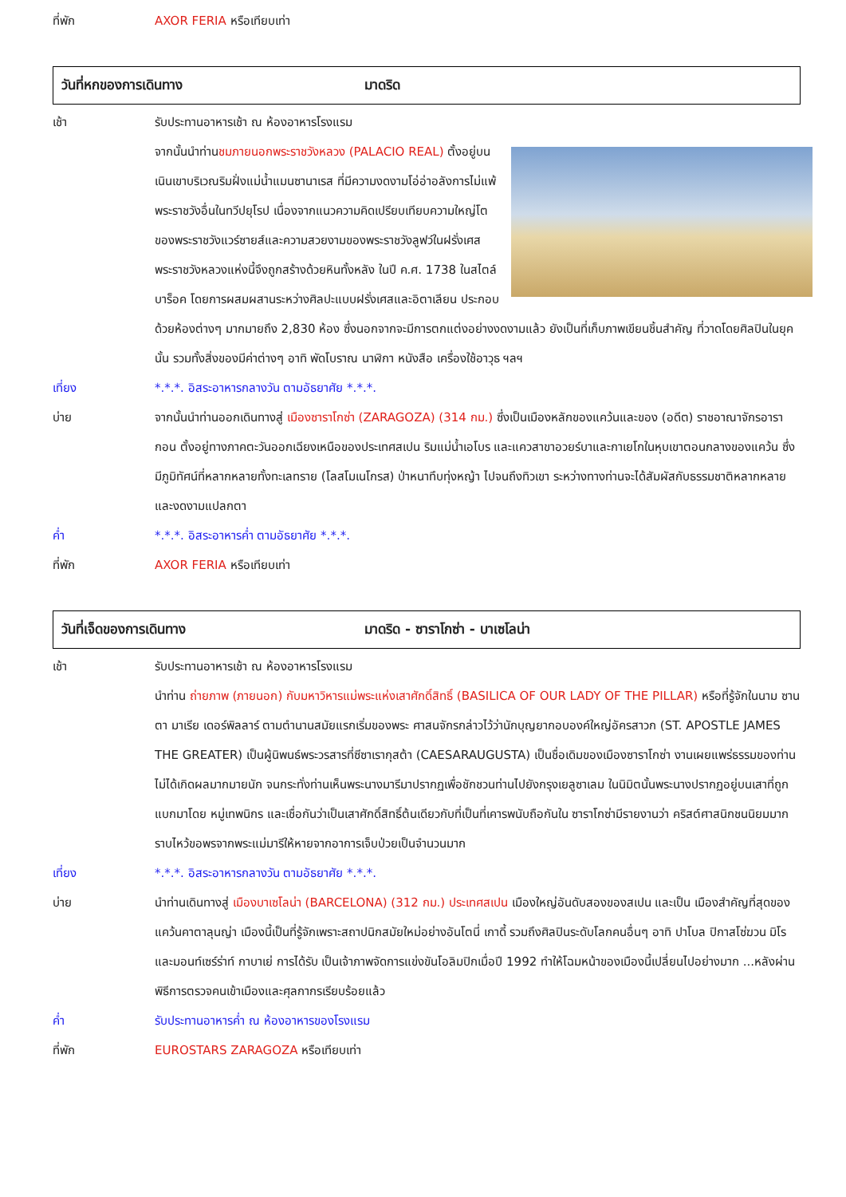ที่พัก AXOR FERIA หรือเทียบเท่า
วันที่หกของการเดินทาง มาดริด
เช้า รับประทานอาหารเช้า ณ ห้องอาหารโรงแรม
จากนั้นนำท่านชมภายนอกพระราชวังหลวง (PALACIO REAL) ตั้งอยู่บนเนินเขาบริเวณริมฝั่งแม่น้ำแมนซานาเรส ที่มีความงดงามโอ่อ่าอลังการไม่แพ้พระราชวังอื่นในทวีปยุโรป เนื่องจากแนวความคิดเปรียบเทียบความใหญ่โตของพระราชวังแวร์ซายส์และความสวยงามของพระราชวังลูฟว์ในฝรั่งเศส พระราชวังหลวงแห่งนี้จึงถูกสร้างด้วยหินทั้งหลัง ในปี ค.ศ. 1738 ในสไตล์ บาร็อค โดยการผสมผสานระหว่างศิลปะแบบฝรั่งเศสและอิตาเลียน ประกอบด้วยห้องต่างๆ มากมายถึง 2,830 ห้อง ซึ่งนอกจากจะมีการตกแต่งอย่างงดงามแล้ว ยังเป็นที่เก็บภาพเขียนชิ้นสำคัญ ที่วาดโดยศิลปินในยุคนั้น รวมทั้งสิ่งของมีค่าต่างๆ อาทิ พัดโบราณ นาฬิกา หนังสือ เครื่องใช้อาวุธ ฯลฯ
เที่ยง *.*.*. อิสระอาหารกลางวัน ตามอัธยาศัย *.*.*.
บ่าย จากนั้นนำท่านออกเดินทางสู่ เมืองซาราโกซ่า (ZARAGOZA) (314 กม.) ซึ่งเป็นเมืองหลักของแคว้นและของ (อดีต) ราชอาณาจักรอารากอน ตั้งอยู่ทางภาคตะวันออกเฉียงเหนือของประเทศสเปน ริมแม่น้ำเอโบร และแควสาขาอวยร์บาและกาเยโกในหุบเขาตอนกลางของแคว้น ซึ่งมีภูมิทัศน์ที่หลากหลายทั้งทะเลทราย (โลสโมเนโกรส) ป่าหนาทึบทุ่งหญ้า ไปจนถึงทิวเขา ระหว่างทางท่านจะได้สัมผัสกับธรรมชาติหลากหลายและงดงามแปลกตา
ค่ำ *.*.*. อิสระอาหารค่ำ ตามอัธยาศัย *.*.*.
ที่พัก AXOR FERIA หรือเทียบเท่า
วันที่เจ็ดของการเดินทาง มาดริด - ซาราโกซ่า - บาเซโลน่า
เช้า รับประทานอาหารเช้า ณ ห้องอาหารโรงแรม
นำท่าน ถ่ายภาพ (ภายนอก) กับมหาวิหารแม่พระแห่งเสาศักดิ์สิทธิ์ (BASILICA OF OUR LADY OF THE PILLAR) หรือที่รู้จักในนาม ซานตา มาเรีย เดอร์พิลลาร์ ตามตำนานสมัยแรกเริ่มของพระ ศาสนจักรกล่าวไว้ว่านักบุญยากอบองค์ใหญ่อัครสาวก (ST. APOSTLE JAMES THE GREATER) เป็นผู้นิพนธ์พระวรสารที่ซีซาเรากุสต้า (CAESARAUGUSTA) เป็นชื่อเดิมของเมืองซาราโกซ่า งานเผยแพร่ธรรมของท่านไม่ได้เกิดผลมากมายนัก จนกระทั่งท่านเห็นพระนางมารีมาปรากฏเพื่อชักชวนท่านไปยังกรุงเยลูซาเลม ในนิมิตนั้นพระนางปรากฏอยู่บนเสาที่ถูกแบกมาโดย หมู่เทพนิกร และเชื่อกันว่าเป็นเสาศักดิ์สิทธิ์ต้นเดียวกับที่เป็นที่เคารพนับถือกันใน ซาราโกซ่ามีรายงานว่า คริสต์ศาสนิกชนนิยมมากราบไหว้ขอพรจากพระแม่มารีให้หายจากอาการเจ็บป่วยเป็นจำนวนมาก
เที่ยง *.*.*. อิสระอาหารกลางวัน ตามอัธยาศัย *.*.*.
บ่าย นำท่านเดินทางสู่ เมืองบาเซโลน่า (BARCELONA) (312 กม.) ประเทศสเปน เมืองใหญ่อันดับสองของสเปน และเป็น เมืองสำคัญที่สุดของแคว้นคาตาลุนญ่า เมืองนี้เป็นที่รู้จักเพราะสถาปนิกสมัยใหม่อย่างอันโตนี่ เกาดี้ รวมถึงศิลปินระดับโลกคนอื่นๆ อาทิ ปาโบล ปิกาสโซ่ฆวน มิโร และมอนท์เซร์ร่าท์ กาบาเย่ การได้รับ เป็นเจ้าภาพจัดการแข่งขันโอลิมปิกเมื่อปี 1992 ทำให้โฉมหน้าของเมืองนี้เปลี่ยนไปอย่างมาก ...หลังผ่านพิธีการตรวจคนเข้าเมืองและศุลกากรเรียบร้อยแล้ว
ค่ำ รับประทานอาหารค่ำ ณ ห้องอาหารของโรงแรม
ที่พัก EUROSTARS ZARAGOZA หรือเทียบเท่า